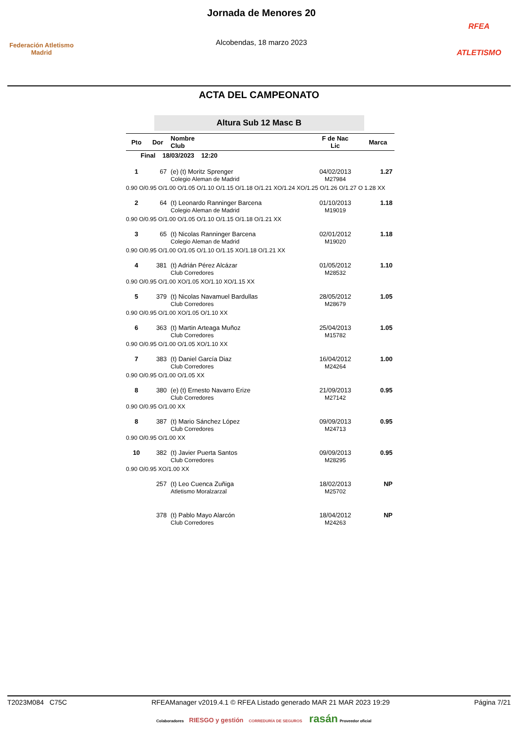Federación Atletismo
Madrid
Jornada de Menores 20
Alcobendas, 18 marzo 2023
RFEA
ATLETISMO
ACTA DEL CAMPEONATO
Altura Sub 12 Masc B
| Pto | Dor | Nombre Club | F de Nac Lic | Marca |
| --- | --- | --- | --- | --- |
| Final 18/03/2023 12:20 | | | | |
| 1 | 67 | (e) (t) Moritz Sprenger Colegio Aleman de Madrid | 04/02/2013 M27984 | 1.27 |
| 0.90 O/0.95 O/1.00 O/1.05 O/1.10 O/1.15 O/1.18 O/1.21 XO/1.24 XO/1.25 O/1.26 O/1.27 O 1.28 XX | | | | |
| 2 | 64 | (t) Leonardo Ranninger Barcena Colegio Aleman de Madrid | 01/10/2013 M19019 | 1.18 |
| 0.90 O/0.95 O/1.00 O/1.05 O/1.10 O/1.15 O/1.18 O/1.21 XX | | | | |
| 3 | 65 | (t) Nicolas Ranninger Barcena Colegio Aleman de Madrid | 02/01/2012 M19020 | 1.18 |
| 0.90 O/0.95 O/1.00 O/1.05 O/1.10 O/1.15 XO/1.18 O/1.21 XX | | | | |
| 4 | 381 | (t) Adrián Pérez Alcázar Club Corredores | 01/05/2012 M28532 | 1.10 |
| 0.90 O/0.95 O/1.00 XO/1.05 XO/1.10 XO/1.15 XX | | | | |
| 5 | 379 | (t) Nicolas Navamuel Bardullas Club Corredores | 28/05/2012 M28679 | 1.05 |
| 0.90 O/0.95 O/1.00 XO/1.05 O/1.10 XX | | | | |
| 6 | 363 | (t) Martin Arteaga Muñoz Club Corredores | 25/04/2013 M15782 | 1.05 |
| 0.90 O/0.95 O/1.00 O/1.05 XO/1.10 XX | | | | |
| 7 | 383 | (t) Daniel García Diaz Club Corredores | 16/04/2012 M24264 | 1.00 |
| 0.90 O/0.95 O/1.00 O/1.05 XX | | | | |
| 8 | 380 | (e) (t) Ernesto Navarro Erize Club Corredores | 21/09/2013 M27142 | 0.95 |
| 0.90 O/0.95 O/1.00 XX | | | | |
| 8 | 387 | (t) Mario Sánchez López Club Corredores | 09/09/2013 M24713 | 0.95 |
| 0.90 O/0.95 O/1.00 XX | | | | |
| 10 | 382 | (t) Javier Puerta Santos Club Corredores | 09/09/2013 M28295 | 0.95 |
| 0.90 O/0.95 XO/1.00 XX | | | | |
| | 257 | (t) Leo Cuenca Zuñiga Atletismo Moralzarzal | 18/02/2013 M25702 | NP |
| | 378 | (t) Pablo Mayo Alarcón Club Corredores | 18/04/2012 M24263 | NP |
T2023M084 C75C RFEAManager v2019.4.1 © RFEA Listado generado MAR 21 MAR 2023 19:29 Página 7/21
Colaboradores RIESGO y gestión CORREDURÍA DE SEGUROS rasán Proveedor oficial